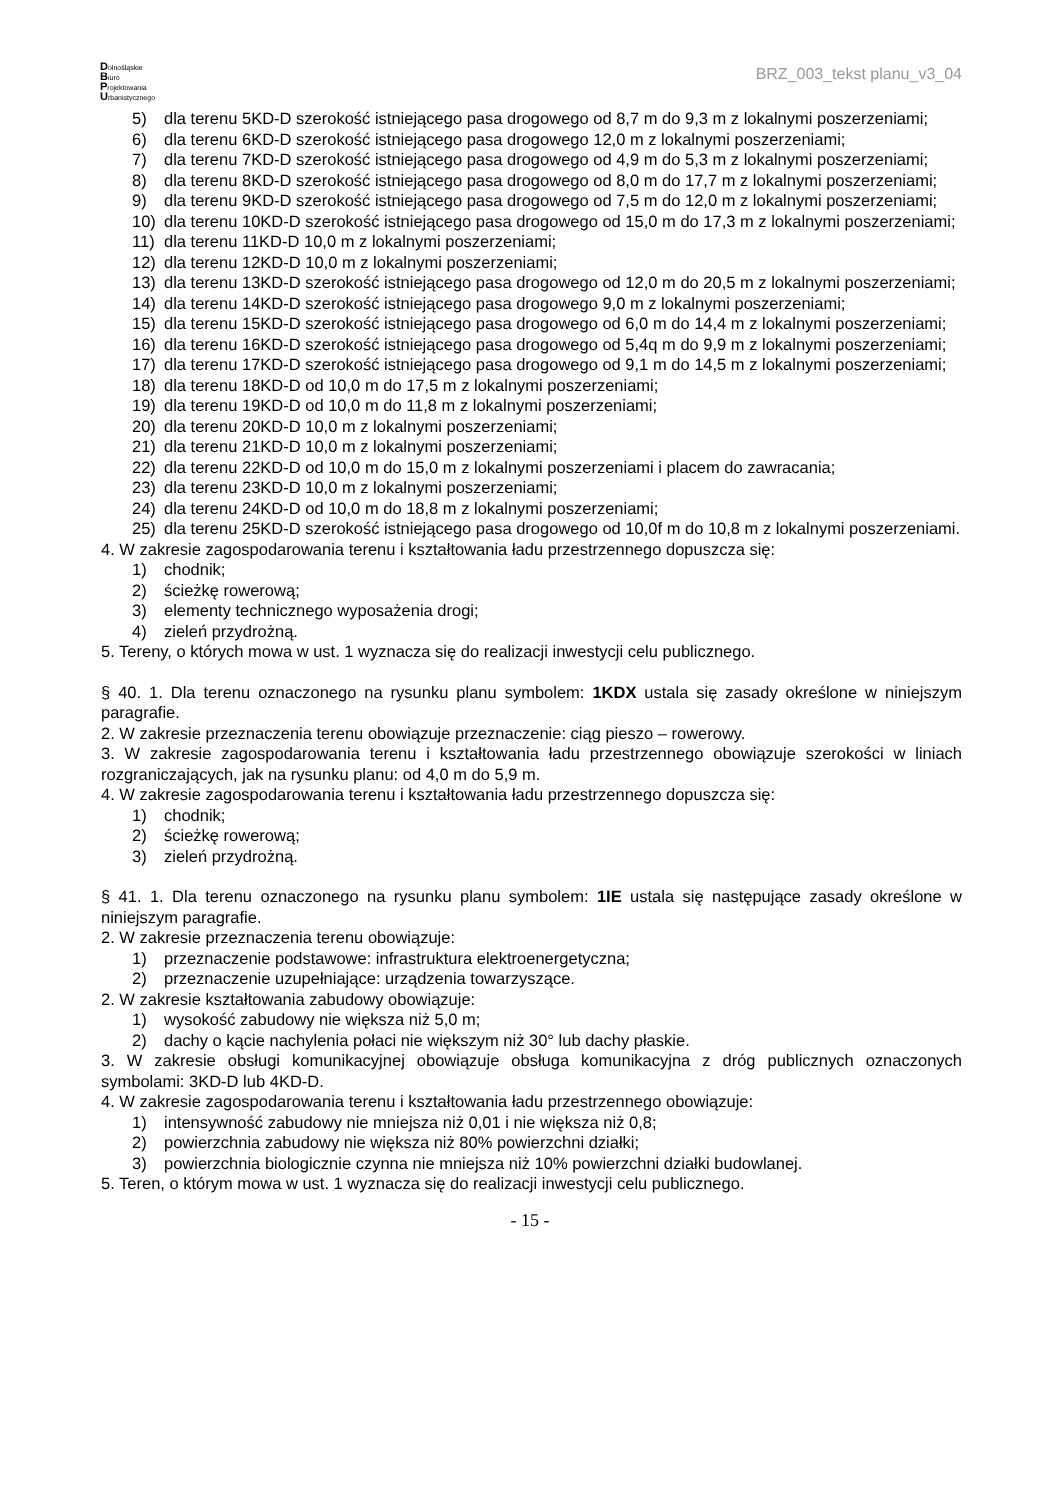Dolnośląskie
Biuro
Projektowania
Urbanistycznego
BRZ_003_tekst planu_v3_04
5) dla terenu 5KD-D szerokość istniejącego pasa drogowego od 8,7 m do 9,3 m z lokalnymi poszerzeniami;
6) dla terenu 6KD-D szerokość istniejącego pasa drogowego 12,0 m z lokalnymi poszerzeniami;
7) dla terenu 7KD-D szerokość istniejącego pasa drogowego od 4,9 m do 5,3 m z lokalnymi poszerzeniami;
8) dla terenu 8KD-D szerokość istniejącego pasa drogowego od 8,0 m do 17,7 m z lokalnymi poszerzeniami;
9) dla terenu 9KD-D szerokość istniejącego pasa drogowego od 7,5 m do 12,0 m z lokalnymi poszerzeniami;
10) dla terenu 10KD-D szerokość istniejącego pasa drogowego od 15,0 m do 17,3 m z lokalnymi poszerzeniami;
11) dla terenu 11KD-D 10,0 m z lokalnymi poszerzeniami;
12) dla terenu 12KD-D 10,0 m z lokalnymi poszerzeniami;
13) dla terenu 13KD-D szerokość istniejącego pasa drogowego od 12,0 m do 20,5 m z lokalnymi poszerzeniami;
14) dla terenu 14KD-D szerokość istniejącego pasa drogowego 9,0 m z lokalnymi poszerzeniami;
15) dla terenu 15KD-D szerokość istniejącego pasa drogowego od 6,0 m do 14,4 m z lokalnymi poszerzeniami;
16) dla terenu 16KD-D szerokość istniejącego pasa drogowego od 5,4q m do 9,9 m z lokalnymi poszerzeniami;
17) dla terenu 17KD-D szerokość istniejącego pasa drogowego od 9,1 m do 14,5 m z lokalnymi poszerzeniami;
18) dla terenu 18KD-D od 10,0 m do 17,5 m z lokalnymi poszerzeniami;
19) dla terenu 19KD-D od 10,0 m do 11,8 m z lokalnymi poszerzeniami;
20) dla terenu 20KD-D 10,0 m z lokalnymi poszerzeniami;
21) dla terenu 21KD-D 10,0 m z lokalnymi poszerzeniami;
22) dla terenu 22KD-D od 10,0 m do 15,0 m z lokalnymi poszerzeniami i placem do zawracania;
23) dla terenu 23KD-D 10,0 m z lokalnymi poszerzeniami;
24) dla terenu 24KD-D od 10,0 m do 18,8 m z lokalnymi poszerzeniami;
25) dla terenu 25KD-D szerokość istniejącego pasa drogowego od 10,0f m do 10,8 m z lokalnymi poszerzeniami.
4. W zakresie zagospodarowania terenu i kształtowania ładu przestrzennego dopuszcza się:
1) chodnik;
2) ścieżkę rowerową;
3) elementy technicznego wyposażenia drogi;
4) zieleń przydrożną.
5. Tereny, o których mowa w ust. 1 wyznacza się do realizacji inwestycji celu publicznego.
§ 40. 1. Dla terenu oznaczonego na rysunku planu symbolem: 1KDX ustala się zasady określone w niniejszym paragrafie.
2. W zakresie przeznaczenia terenu obowiązuje przeznaczenie: ciąg pieszo – rowerowy.
3. W zakresie zagospodarowania terenu i kształtowania ładu przestrzennego obowiązuje szerokości w liniach rozgraniczających, jak na rysunku planu: od 4,0 m do 5,9 m.
4. W zakresie zagospodarowania terenu i kształtowania ładu przestrzennego dopuszcza się:
1) chodnik;
2) ścieżkę rowerową;
3) zieleń przydrożną.
§ 41. 1. Dla terenu oznaczonego na rysunku planu symbolem: 1IE ustala się następujące zasady określone w niniejszym paragrafie.
2. W zakresie przeznaczenia terenu obowiązuje:
1) przeznaczenie podstawowe: infrastruktura elektroenergetyczna;
2) przeznaczenie uzupełniające: urządzenia towarzyszące.
2. W zakresie kształtowania zabudowy obowiązuje:
1) wysokość zabudowy nie większa niż 5,0 m;
2) dachy o kącie nachylenia połaci nie większym niż 30° lub dachy płaskie.
3. W zakresie obsługi komunikacyjnej obowiązuje obsługa komunikacyjna z dróg publicznych oznaczonych symbolami: 3KD-D lub 4KD-D.
4. W zakresie zagospodarowania terenu i kształtowania ładu przestrzennego obowiązuje:
1) intensywność zabudowy nie mniejsza niż 0,01 i nie większa niż 0,8;
2) powierzchnia zabudowy nie większa niż 80% powierzchni działki;
3) powierzchnia biologicznie czynna nie mniejsza niż 10% powierzchni działki budowlanej.
5. Teren, o którym mowa w ust. 1 wyznacza się do realizacji inwestycji celu publicznego.
- 15 -